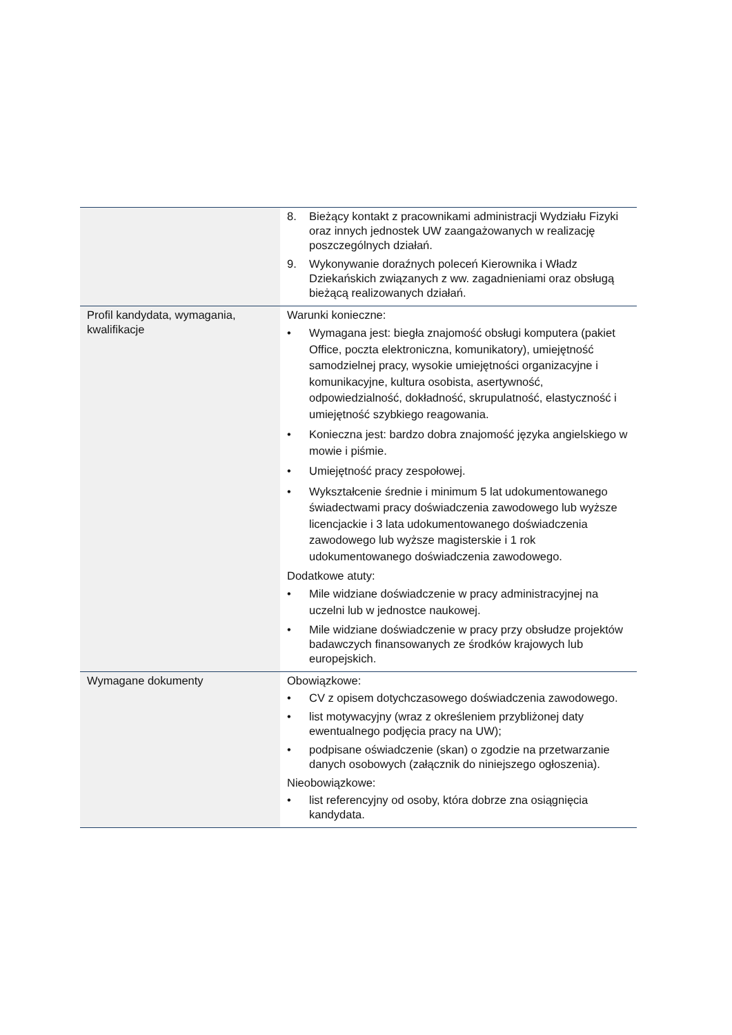| | 8. Bieżący kontakt z pracownikami administracji Wydziału Fizyki oraz innych jednostek UW zaangażowanych w realizację poszczególnych działań. 9. Wykonywanie doraźnych poleceń Kierownika i Władz Dziekańskich związanych z ww. zagadnieniami oraz obsługą bieżącą realizowanych działań. |
| Profil kandydata, wymagania, kwalifikacje | Warunki konieczne: • Wymagana jest: biegła znajomość obsługi komputera (pakiet Office, poczta elektroniczna, komunikatory), umiejętność samodzielnej pracy, wysokie umiejętności organizacyjne i komunikacyjne, kultura osobista, asertywność, odpowiedzialność, dokładność, skrupulatność, elastyczność i umiejętność szybkiego reagowania. • Konieczna jest: bardzo dobra znajomość języka angielskiego w mowie i piśmie. • Umiejętność pracy zespołowej. • Wykształcenie średnie i minimum 5 lat udokumentowanego świadectwami pracy doświadczenia zawodowego lub wyższe licencjackie i 3 lata udokumentowanego doświadczenia zawodowego lub wyższe magisterskie i 1 rok udokumentowanego doświadczenia zawodowego. Dodatkowe atuty: • Mile widziane doświadczenie w pracy administracyjnej na uczelni lub w jednostce naukowej. • Mile widziane doświadczenie w pracy przy obsłudze projektów badawczych finansowanych ze środków krajowych lub europejskich. |
| Wymagane dokumenty | Obowiązkowe: • CV z opisem dotychczasowego doświadczenia zawodowego. • list motywacyjny (wraz z określeniem przybliżonej daty ewentualnego podjęcia pracy na UW); • podpisane oświadczenie (skan) o zgodzie na przetwarzanie danych osobowych (załącznik do niniejszego ogłoszenia). Nieobowiązkowe: • list referencyjny od osoby, która dobrze zna osiągnięcia kandydata. |